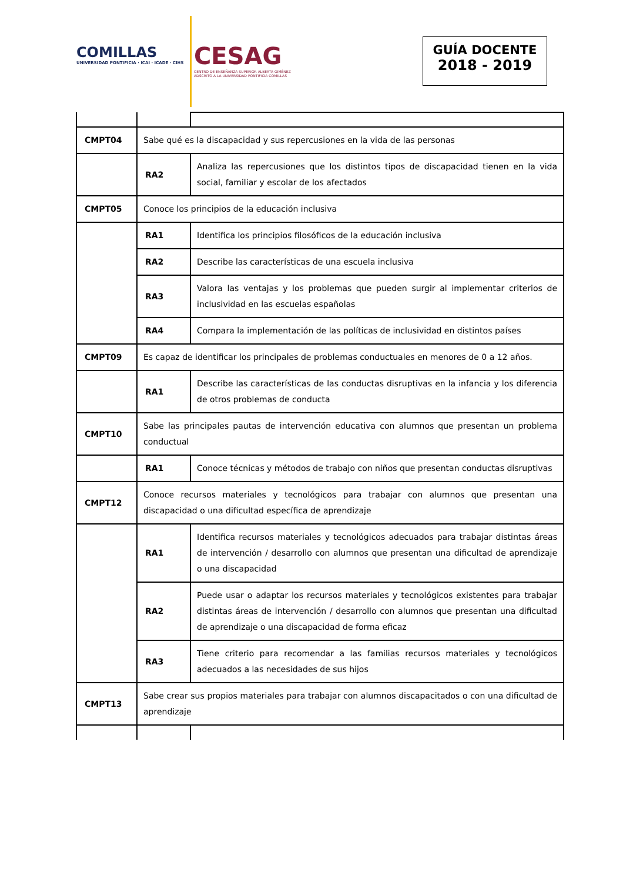COMILLAS
UNIVERSIDAD PONTIFICIA · ICAI · ICADE · CIHS
CESAG
CENTRO DE ENSEÑANZA SUPERIOR ALBERTA GIMÉNEZ
ADSCRITO A LA UNIVERSIDAD PONTIFICIA COMILLAS
GUÍA DOCENTE
2018 - 2019
| CMPT04 | Sabe qué es la discapacidad y sus repercusiones en la vida de las personas | |
| | RA2 | Analiza las repercusiones que los distintos tipos de discapacidad tienen en la vida social, familiar y escolar de los afectados |
| CMPT05 | Conoce los principios de la educación inclusiva | |
| | RA1 | Identifica los principios filosóficos de la educación inclusiva |
| | RA2 | Describe las características de una escuela inclusiva |
| | RA3 | Valora las ventajas y los problemas que pueden surgir al implementar criterios de inclusividad en las escuelas españolas |
| | RA4 | Compara la implementación de las políticas de inclusividad en distintos países |
| CMPT09 | Es capaz de identificar los principales de problemas conductuales en menores de 0 a 12 años. | |
| | RA1 | Describe las características de las conductas disruptivas en la infancia y los diferencia de otros problemas de conducta |
| CMPT10 | Sabe las principales pautas de intervención educativa con alumnos que presentan un problema conductual | |
| | RA1 | Conoce técnicas y métodos de trabajo con niños que presentan conductas disruptivas |
| CMPT12 | Conoce recursos materiales y tecnológicos para trabajar con alumnos que presentan una discapacidad o una dificultad específica de aprendizaje | |
| | RA1 | Identifica recursos materiales y tecnológicos adecuados para trabajar distintas áreas de intervención / desarrollo con alumnos que presentan una dificultad de aprendizaje o una discapacidad |
| | RA2 | Puede usar o adaptar los recursos materiales y tecnológicos existentes para trabajar distintas áreas de intervención / desarrollo con alumnos que presentan una dificultad de aprendizaje o una discapacidad de forma eficaz |
| | RA3 | Tiene criterio para recomendar a las familias recursos materiales y tecnológicos adecuados a las necesidades de sus hijos |
| CMPT13 | Sabe crear sus propios materiales para trabajar con alumnos discapacitados o con una dificultad de aprendizaje | |